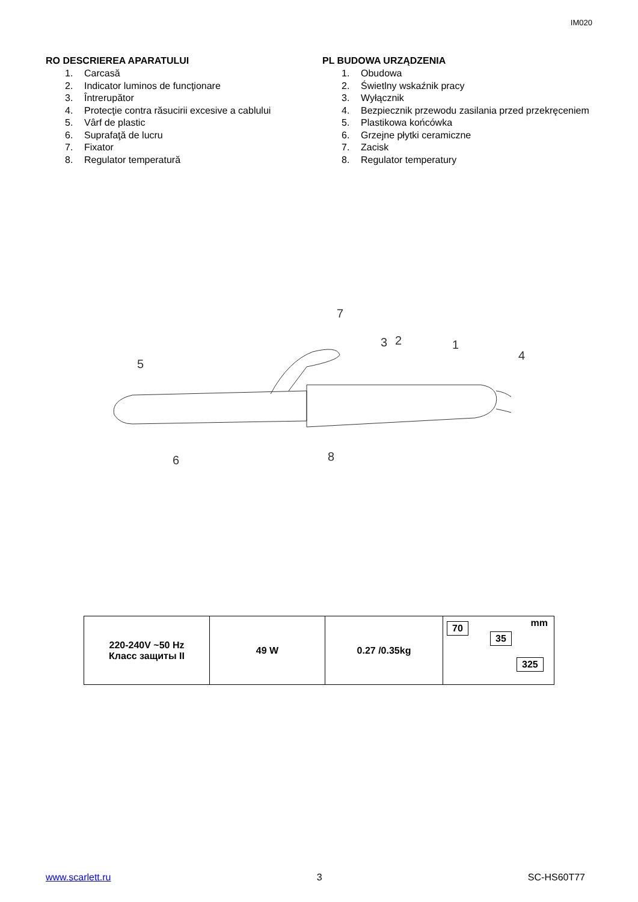IM020
RO DESCRIEREA APARATULUI
1. Carcasă
2. Indicator luminos de funcţionare
3. Întrerupător
4. Protecţie contra răsucirii excesive a cablului
5. Vârf de plastic
6. Suprafaţă de lucru
7. Fixator
8. Regulator temperatură
PL BUDOWA URZĄDZENIA
1. Obudowa
2. Świetlny wskaźnik pracy
3. Wyłącznik
4. Bezpiecznik przewodu zasilania przed przekręceniem
5. Plastikowa końcówka
6. Grzejne płytki ceramiczne
7. Zacisk
8. Regulator temperatury
7
3
2
1
4
5
6
8
| 220-240V ~50 Hz Класс защиты II | 49 W | 0.27 /0.35kg | mm 70 35 325 |
www.scarlett.ru 3 SC-HS60T77